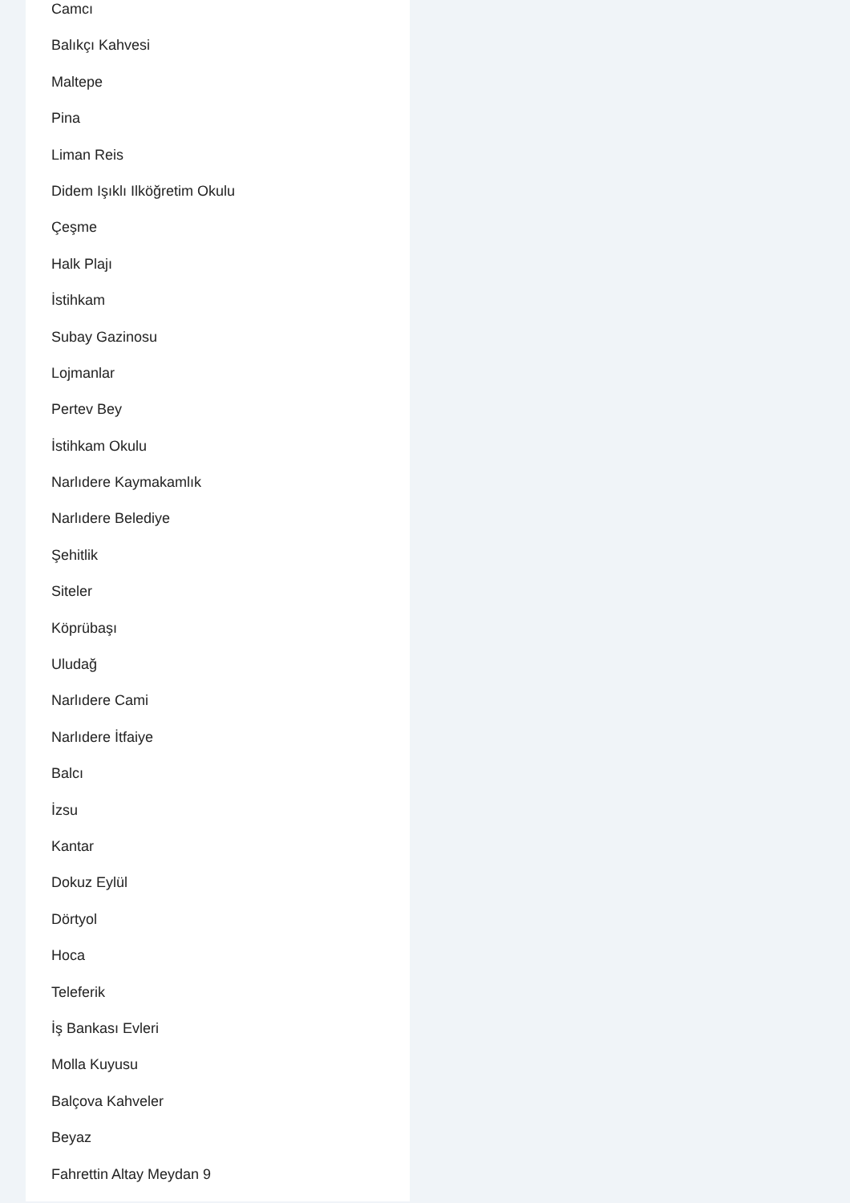Camcı
Balıkçı Kahvesi
Maltepe
Pina
Liman Reis
Didem Işıklı Ilköğretim Okulu
Çeşme
Halk Plajı
İstihkam
Subay Gazinosu
Lojmanlar
Pertev Bey
İstihkam Okulu
Narlıdere Kaymakamlık
Narlıdere Belediye
Şehitlik
Siteler
Köprübaşı
Uludağ
Narlıdere Cami
Narlıdere İtfaiye
Balcı
İzsu
Kantar
Dokuz Eylül
Dörtyol
Hoca
Teleferik
İş Bankası Evleri
Molla Kuyusu
Balçova Kahveler
Beyaz
Fahrettin Altay Meydan 9